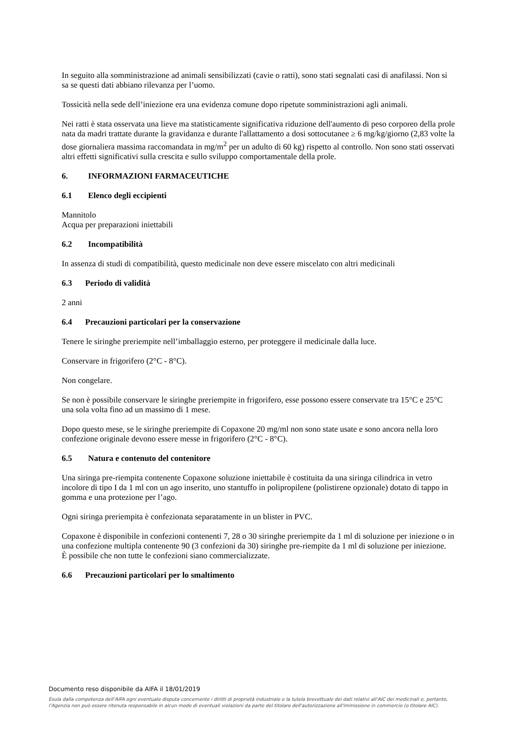In seguito alla somministrazione ad animali sensibilizzati (cavie o ratti), sono stati segnalati casi di anafilassi. Non si sa se questi dati abbiano rilevanza per l’uomo.
Tossicità nella sede dell’iniezione era una evidenza comune dopo ripetute somministrazioni agli animali.
Nei ratti è stata osservata una lieve ma statisticamente significativa riduzione dell'aumento di peso corporeo della prole nata da madri trattate durante la gravidanza e durante l'allattamento a dosi sottocutanee ≥ 6 mg/kg/giorno (2,83 volte la dose giornaliera massima raccomandata in mg/m<sup>2</sup> per un adulto di 60 kg) rispetto al controllo. Non sono stati osservati altri effetti significativi sulla crescita e sullo sviluppo comportamentale della prole.
6. INFORMAZIONI FARMACEUTICHE
6.1 Elenco degli eccipienti
Mannitolo
Acqua per preparazioni iniettabili
6.2 Incompatibilità
In assenza di studi di compatibilità, questo medicinale non deve essere miscelato con altri medicinali
6.3 Periodo di validità
2 anni
6.4 Precauzioni particolari per la conservazione
Tenere le siringhe preriempite nell’imballaggio esterno, per proteggere il medicinale dalla luce.
Conservare in frigorifero (2°C - 8°C).
Non congelare.
Se non è possibile conservare le siringhe preriempite in frigorifero, esse possono essere conservate tra 15°C e 25°C una sola volta fino ad un massimo di 1 mese.
Dopo questo mese, se le siringhe preriempite di Copaxone 20 mg/ml non sono state usate e sono ancora nella loro confezione originale devono essere messe in frigorifero (2°C - 8°C).
6.5 Natura e contenuto del contenitore
Una siringa pre-riempita contenente Copaxone soluzione iniettabile è costituita da una siringa cilindrica in vetro incolore di tipo I da 1 ml con un ago inserito, uno stantuffo in polipropilene (polistirene opzionale) dotato di tappo in gomma e una protezione per l’ago.
Ogni siringa preriempita è confezionata separatamente in un blister in PVC.
Copaxone è disponibile in confezioni contenenti 7, 28 o 30 siringhe preriempite da 1 ml di soluzione per iniezione o in una confezione multipla contenente 90 (3 confezioni da 30) siringhe pre-riempite da 1 ml di soluzione per iniezione.
È possibile che non tutte le confezioni siano commercializzate.
6.6 Precauzioni particolari per lo smaltimento
Documento reso disponibile da AIFA il 18/01/2019
Esula dalla competenza dell’AIFA ogni eventuale disputa concernente i diritti di proprietà industriale e la tutela brevettuale dei dati relativi all’AIC dei medicinali e, pertanto, l’Agenzia non può essere ritenuta responsabile in alcun modo di eventuali violazioni da parte del titolare dell'autorizzazione all'immissione in commercio (o titolare AIC).